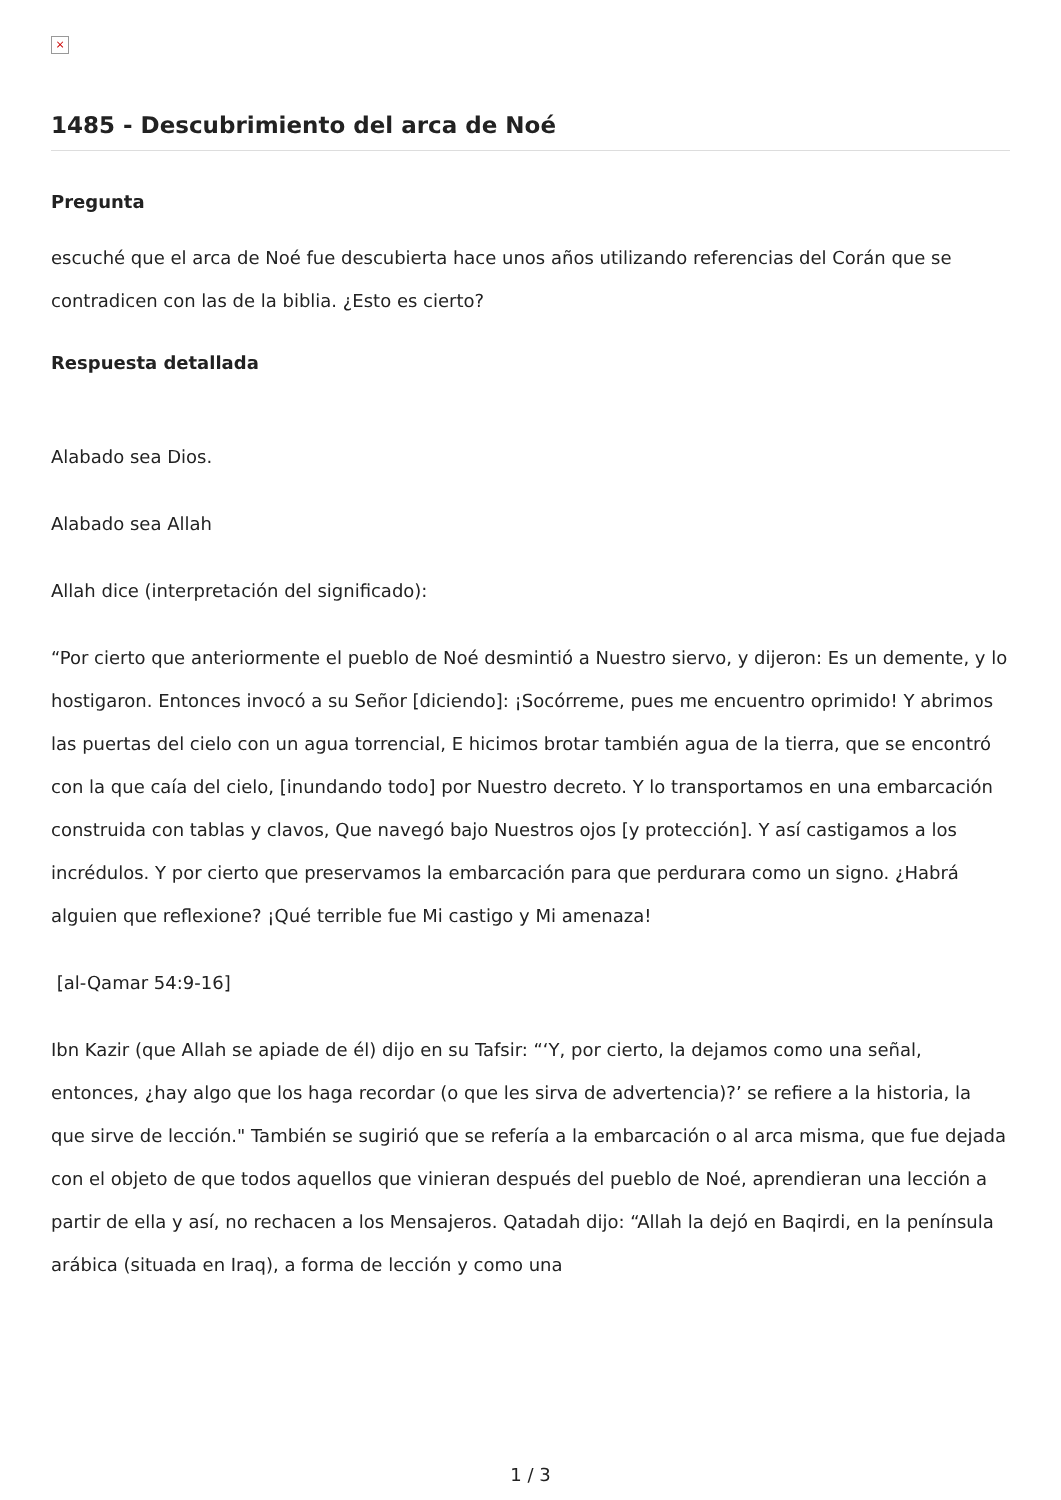×
1485 - Descubrimiento del arca de Noé
Pregunta
escuché que el arca de Noé fue descubierta hace unos años utilizando referencias del Corán que se contradicen con las de la biblia. ¿Esto es cierto?
Respuesta detallada
Alabado sea Dios.
Alabado sea Allah
Allah dice (interpretación del significado):
“Por cierto que anteriormente el pueblo de Noé desmintió a Nuestro siervo, y dijeron: Es un demente, y lo hostigaron. Entonces invocó a su Señor [diciendo]: ¡Socórreme, pues me encuentro oprimido! Y abrimos las puertas del cielo con un agua torrencial, E hicimos brotar también agua de la tierra, que se encontró con la que caía del cielo, [inundando todo] por Nuestro decreto. Y lo transportamos en una embarcación construida con tablas y clavos, Que navegó bajo Nuestros ojos [y protección]. Y así castigamos a los incrédulos. Y por cierto que preservamos la embarcación para que perdurara como un signo. ¿Habrá alguien que reflexione? ¡Qué terrible fue Mi castigo y Mi amenaza!
[al-Qamar 54:9-16]
Ibn Kazir (que Allah se apiade de él) dijo en su Tafsir: “‘Y, por cierto, la dejamos como una señal, entonces, ¿hay algo que los haga recordar (o que les sirva de advertencia)?’ se refiere a la historia, la que sirve de lección." También se sugirió que se refería a la embarcación o al arca misma, que fue dejada con el objeto de que todos aquellos que vinieran después del pueblo de Noé, aprendieran una lección a partir de ella y así, no rechacen a los Mensajeros. Qatadah dijo: “Allah la dejó en Baqirdi, en la península arábica (situada en Iraq), a forma de lección y como una
1 / 3